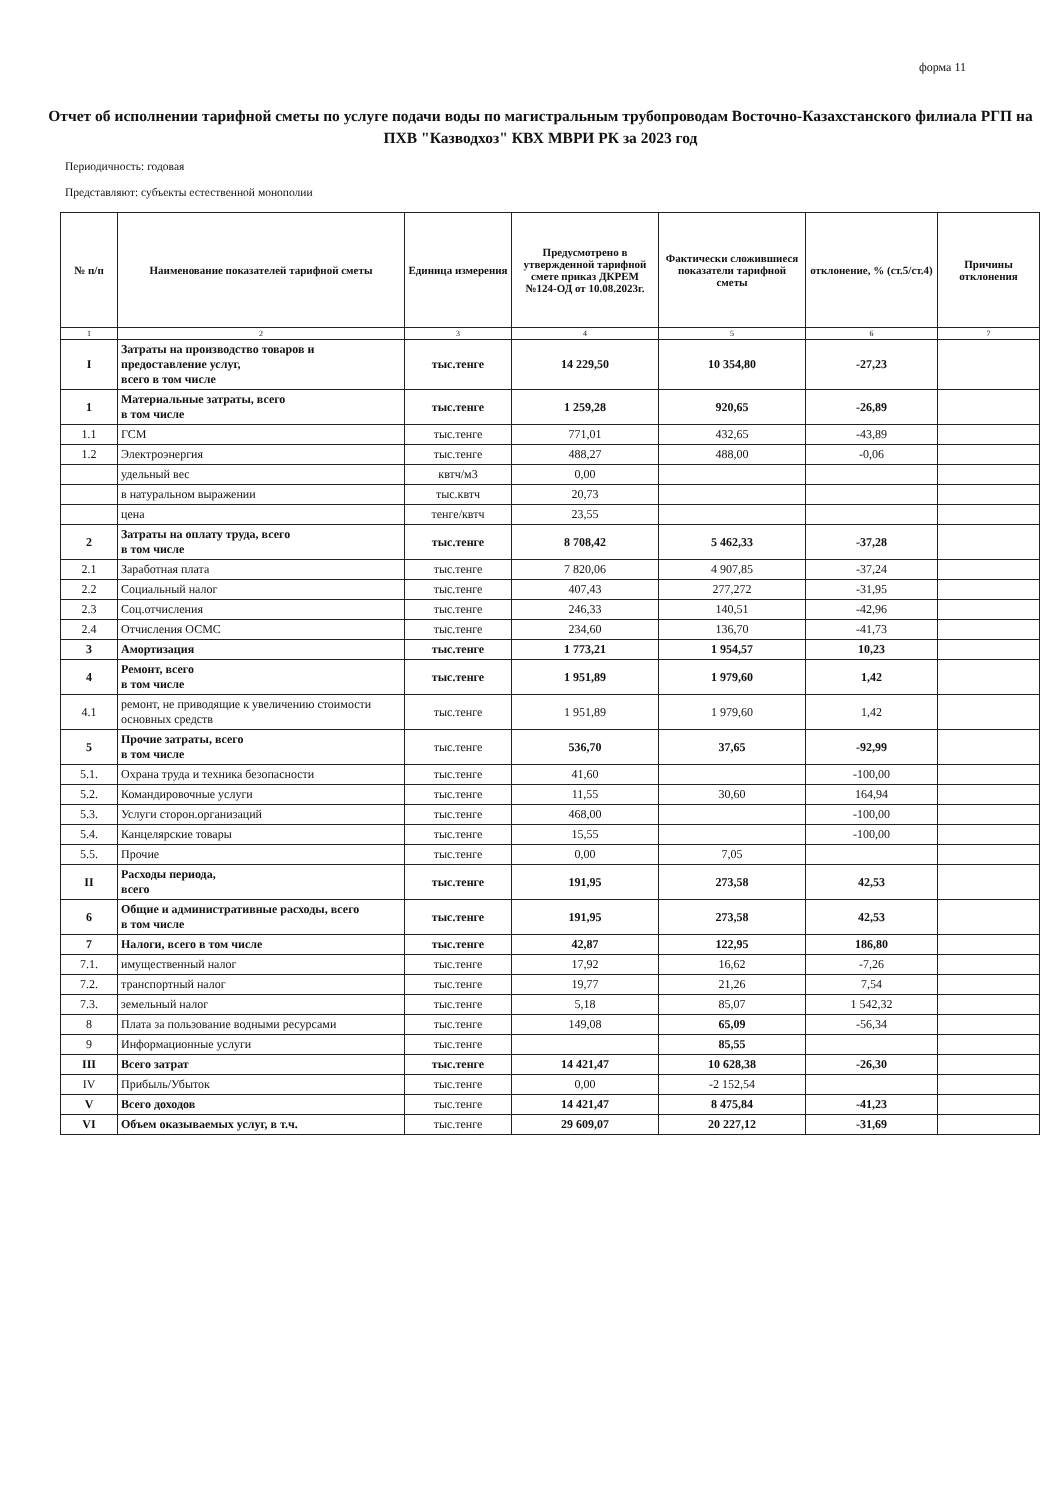форма 11
Отчет об исполнении тарифной сметы по услуге подачи воды по магистральным трубопроводам Восточно-Казахстанского филиала РГП на ПХВ "Казводхоз" КВХ МВРИ РК за 2023 год
Периодичность: годовая
Представляют: субъекты естественной монополии
| № п/п | Наименование показателей тарифной сметы | Единица измерения | Предусмотрено в утвержденной тарифной смете приказ ДКРЕМ №124-ОД от 10.08.2023г. | Фактически сложившиеся показатели тарифной сметы | отклонение, % (ст.5/ст.4) | Причины отклонения |
| --- | --- | --- | --- | --- | --- | --- |
| 1 | 2 | 3 | 4 | 5 | 6 | 7 |
| I | Затраты на производство товаров и предоставление услуг, всего в том числе | тыс.тенге | 14 229,50 | 10 354,80 | -27,23 | |
| 1 | Материальные затраты, всего в том числе | тыс.тенге | 1 259,28 | 920,65 | -26,89 | |
| 1.1 | ГСМ | тыс.тенге | 771,01 | 432,65 | -43,89 | |
| 1.2 | Электроэнергия | тыс.тенге | 488,27 | 488,00 | -0,06 | |
| | удельный вес | квтч/м3 | 0,00 | | | |
| | в натуральном выражении | тыс.квтч | 20,73 | | | |
| | цена | тенге/квтч | 23,55 | | | |
| 2 | Затраты на оплату труда, всего в том числе | тыс.тенге | 8 708,42 | 5 462,33 | -37,28 | |
| 2.1 | Заработная плата | тыс.тенге | 7 820,06 | 4 907,85 | -37,24 | |
| 2.2 | Социальный налог | тыс.тенге | 407,43 | 277,272 | -31,95 | |
| 2.3 | Соц.отчисления | тыс.тенге | 246,33 | 140,51 | -42,96 | |
| 2.4 | Отчисления ОСМС | тыс.тенге | 234,60 | 136,70 | -41,73 | |
| 3 | Амортизация | тыс.тенге | 1 773,21 | 1 954,57 | 10,23 | |
| 4 | Ремонт, всего в том числе | тыс.тенге | 1 951,89 | 1 979,60 | 1,42 | |
| 4.1 | ремонт, не приводящие к увеличению стоимости основных средств | тыс.тенге | 1 951,89 | 1 979,60 | 1,42 | |
| 5 | Прочие затраты, всего в том числе | тыс.тенге | 536,70 | 37,65 | -92,99 | |
| 5.1. | Охрана труда и техника безопасности | тыс.тенге | 41,60 | | -100,00 | |
| 5.2. | Командировочные услуги | тыс.тенге | 11,55 | 30,60 | 164,94 | |
| 5.3. | Услуги сторон.организаций | тыс.тенге | 468,00 | | -100,00 | |
| 5.4. | Канцелярские товары | тыс.тенге | 15,55 | | -100,00 | |
| 5.5. | Прочие | тыс.тенге | 0,00 | 7,05 | | |
| II | Расходы периода, всего | тыс.тенге | 191,95 | 273,58 | 42,53 | |
| 6 | Общие и административные расходы, всего в том числе | тыс.тенге | 191,95 | 273,58 | 42,53 | |
| 7 | Налоги, всего в том числе | тыс.тенге | 42,87 | 122,95 | 186,80 | |
| 7.1. | имущественный налог | тыс.тенге | 17,92 | 16,62 | -7,26 | |
| 7.2. | транспортный налог | тыс.тенге | 19,77 | 21,26 | 7,54 | |
| 7.3. | земельный налог | тыс.тенге | 5,18 | 85,07 | 1 542,32 | |
| 8 | Плата за пользование водными ресурсами | тыс.тенге | 149,08 | 65,09 | -56,34 | |
| 9 | Информационные услуги | тыс.тенге | | 85,55 | | |
| III | Всего затрат | тыс.тенге | 14 421,47 | 10 628,38 | -26,30 | |
| IV | Прибыль/Убыток | тыс.тенге | 0,00 | -2 152,54 | | |
| V | Всего доходов | тыс.тенге | 14 421,47 | 8 475,84 | -41,23 | |
| VI | Объем оказываемых услуг, в т.ч. | тыс.тенге | 29 609,07 | 20 227,12 | -31,69 | |